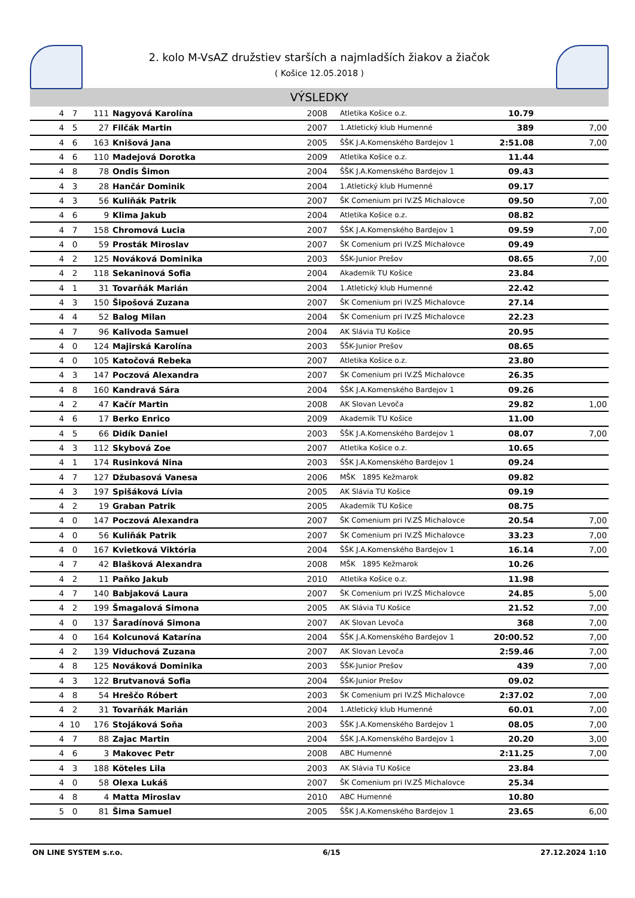2. kolo M-VsAZ družstiev starších a najmladších žiakov a žiačok
( Košice 12.05.2018 )
VÝSLEDKY
| 4 | 7 | 111 | Nagyová Karolína | 2008 | Atletika Košice o.z. | 10.79 | |
| 4 | 5 | 27 | Filčák Martin | 2007 | 1.Atletický klub Humenné | 389 | 7,00 |
| 4 | 6 | 163 | Knišová Jana | 2005 | ŠŠK J.A.Komenského Bardejov 1 | 2:51.08 | 7,00 |
| 4 | 6 | 110 | Madejová Dorotka | 2009 | Atletika Košice o.z. | 11.44 | |
| 4 | 8 | 78 | Ondis Šimon | 2004 | ŠŠK J.A.Komenského Bardejov 1 | 09.43 | |
| 4 | 3 | 28 | Hančár Dominik | 2004 | 1.Atletický klub Humenné | 09.17 | |
| 4 | 3 | 56 | Kuliňák Patrik | 2007 | ŠK Comenium pri IV.ZŠ Michalovce | 09.50 | 7,00 |
| 4 | 6 | 9 | Klima Jakub | 2004 | Atletika Košice o.z. | 08.82 | |
| 4 | 7 | 158 | Chromová Lucia | 2007 | ŠŠK J.A.Komenského Bardejov 1 | 09.59 | 7,00 |
| 4 | 0 | 59 | Prosták Miroslav | 2007 | ŠK Comenium pri IV.ZŠ Michalovce | 09.49 | |
| 4 | 2 | 125 | Nováková Dominika | 2003 | ŠŠK-Junior Prešov | 08.65 | 7,00 |
| 4 | 2 | 118 | Sekaninová Sofia | 2004 | Akademik TU Košice | 23.84 | |
| 4 | 1 | 31 | Tovarňák Marián | 2004 | 1.Atletický klub Humenné | 22.42 | |
| 4 | 3 | 150 | Šipošová Zuzana | 2007 | ŠK Comenium pri IV.ZŠ Michalovce | 27.14 | |
| 4 | 4 | 52 | Balog Milan | 2004 | ŠK Comenium pri IV.ZŠ Michalovce | 22.23 | |
| 4 | 7 | 96 | Kalivoda Samuel | 2004 | AK Slávia TU Košice | 20.95 | |
| 4 | 0 | 124 | Majirská Karolína | 2003 | ŠŠK-Junior Prešov | 08.65 | |
| 4 | 0 | 105 | Katočová Rebeka | 2007 | Atletika Košice o.z. | 23.80 | |
| 4 | 3 | 147 | Poczová Alexandra | 2007 | ŠK Comenium pri IV.ZŠ Michalovce | 26.35 | |
| 4 | 8 | 160 | Kandravá Sára | 2004 | ŠŠK J.A.Komenského Bardejov 1 | 09.26 | |
| 4 | 2 | 47 | Kačír Martin | 2008 | AK Slovan Levoča | 29.82 | 1,00 |
| 4 | 6 | 17 | Berko Enrico | 2009 | Akademik TU Košice | 11.00 | |
| 4 | 5 | 66 | Didík Daniel | 2003 | ŠŠK J.A.Komenského Bardejov 1 | 08.07 | 7,00 |
| 4 | 3 | 112 | Skybová Zoe | 2007 | Atletika Košice o.z. | 10.65 | |
| 4 | 1 | 174 | Rusinková Nina | 2003 | ŠŠK J.A.Komenského Bardejov 1 | 09.24 | |
| 4 | 7 | 127 | Džubasová Vanesa | 2006 | MŠK 1895 Kežmarok | 09.82 | |
| 4 | 3 | 197 | Spišáková Lívia | 2005 | AK Slávia TU Košice | 09.19 | |
| 4 | 2 | 19 | Graban Patrik | 2005 | Akademik TU Košice | 08.75 | |
| 4 | 0 | 147 | Poczová Alexandra | 2007 | ŠK Comenium pri IV.ZŠ Michalovce | 20.54 | 7,00 |
| 4 | 0 | 56 | Kuliňák Patrik | 2007 | ŠK Comenium pri IV.ZŠ Michalovce | 33.23 | 7,00 |
| 4 | 0 | 167 | Kvietková Viktória | 2004 | ŠŠK J.A.Komenského Bardejov 1 | 16.14 | 7,00 |
| 4 | 7 | 42 | Blašková Alexandra | 2008 | MŠK 1895 Kežmarok | 10.26 | |
| 4 | 2 | 11 | Paňko Jakub | 2010 | Atletika Košice o.z. | 11.98 | |
| 4 | 7 | 140 | Babjaková Laura | 2007 | ŠK Comenium pri IV.ZŠ Michalovce | 24.85 | 5,00 |
| 4 | 2 | 199 | Šmagalová Simona | 2005 | AK Slávia TU Košice | 21.52 | 7,00 |
| 4 | 0 | 137 | Šaradínová Simona | 2007 | AK Slovan Levoča | 368 | 7,00 |
| 4 | 0 | 164 | Kolcunová Katarína | 2004 | ŠŠK J.A.Komenského Bardejov 1 | 20:00.52 | 7,00 |
| 4 | 2 | 139 | Viduchová Zuzana | 2007 | AK Slovan Levoča | 2:59.46 | 7,00 |
| 4 | 8 | 125 | Nováková Dominika | 2003 | ŠŠK-Junior Prešov | 439 | 7,00 |
| 4 | 3 | 122 | Brutvanová Sofia | 2004 | ŠŠK-Junior Prešov | 09.02 | |
| 4 | 8 | 54 | Hreščo Róbert | 2003 | ŠK Comenium pri IV.ZŠ Michalovce | 2:37.02 | 7,00 |
| 4 | 2 | 31 | Tovarňák Marián | 2004 | 1.Atletický klub Humenné | 60.01 | 7,00 |
| 4 | 10 | 176 | Stojáková Soňa | 2003 | ŠŠK J.A.Komenského Bardejov 1 | 08.05 | 7,00 |
| 4 | 7 | 88 | Zajac Martin | 2004 | ŠŠK J.A.Komenského Bardejov 1 | 20.20 | 3,00 |
| 4 | 6 | 3 | Makovec Petr | 2008 | ABC Humenné | 2:11.25 | 7,00 |
| 4 | 3 | 188 | Köteles Lila | 2003 | AK Slávia TU Košice | 23.84 | |
| 4 | 0 | 58 | Olexa Lukáš | 2007 | ŠK Comenium pri IV.ZŠ Michalovce | 25.34 | |
| 4 | 8 | 4 | Matta Miroslav | 2010 | ABC Humenné | 10.80 | |
| 5 | 0 | 81 | Šima Samuel | 2005 | ŠŠK J.A.Komenského Bardejov 1 | 23.65 | 6,00 |
ON LINE SYSTEM s.r.o. 6/15 27.12.2024 1:10